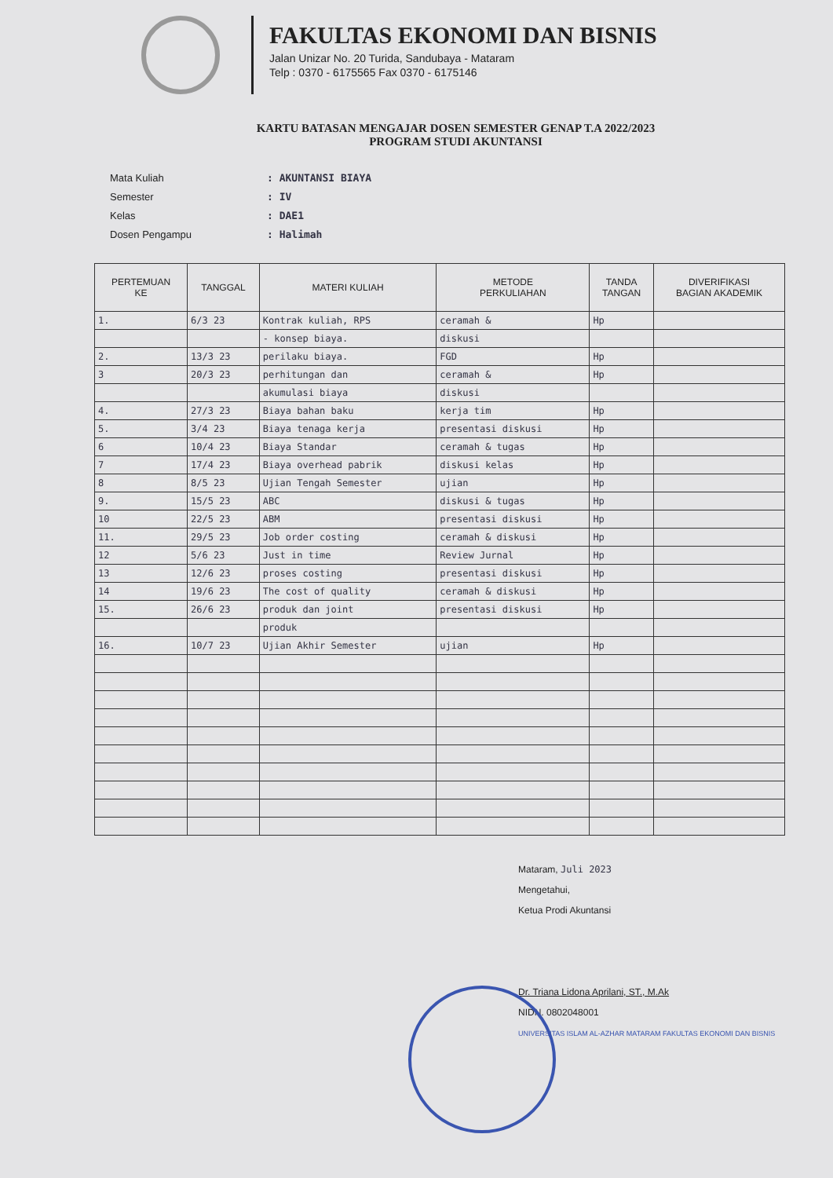FAKULTAS EKONOMI DAN BISNIS
Jalan Unizar No. 20 Turida, Sandubaya - Mataram
Telp : 0370 - 6175565 Fax 0370 - 6175146
KARTU BATASAN MENGAJAR DOSEN SEMESTER GENAP T.A 2022/2023
PROGRAM STUDI AKUNTANSI
Mata Kuliah: AKUNTANSI BIAYA
Semester: IV
Kelas: DAE1
Dosen Pengampu: Halimah
| PERTEMUAN KE | TANGGAL | MATERI KULIAH | METODE PERKULIAHAN | TANDA TANGAN | DIVERIFIKASI BAGIAN AKADEMIK |
| --- | --- | --- | --- | --- | --- |
| 1. | 6/3 23 | Kontrak kuliah, RPS | ceramah & | Hp | |
| | | - konsep biaya. | diskusi | | |
| 2. | 13/3 23 | perilaku biaya. | FGD | Hp | |
| 3 | 20/3 23 | perhitungan dan | ceramah & | Hp | |
| | | akumulasi biaya | diskusi | | |
| 4. | 27/3 23 | Biaya bahan baku | kerja tim | Hp | |
| 5. | 3/4 23 | Biaya tenaga kerja | presentasi diskusi | Hp | |
| 6 | 10/4 23 | Biaya Standar | ceramah & tugas | Hp | |
| 7 | 17/4 23 | Biaya overhead pabrik | diskusi kelas | Hp | |
| 8 | 8/5 23 | Ujian Tengah Semester | ujian | Hp | |
| 9. | 15/5 23 | ABC | diskusi & tugas | Hp | |
| 10 | 22/5 23 | ABM | presentasi diskusi | Hp | |
| 11. | 29/5 23 | Job order costing | ceramah & diskusi | Hp | |
| 12 | 5/6 23 | Just in time | Review Jurnal | Hp | |
| 13 | 12/6 23 | proses costing | presentasi diskusi | Hp | |
| 14 | 19/6 23 | The cost of quality | ceramah & diskusi | Hp | |
| 15. | 26/6 23 | produk dan joint | presentasi diskusi | Hp | |
| | | produk | | | |
| 16. | 10/7 23 | Ujian Akhir Semester | ujian | Hp | |
Mataram, Juli 2023
Mengetahui,
Ketua Prodi Akuntansi
Dr. Triana Lidona Aprilani, ST., M.Ak
NIDN. 0802048001
UNIVERSITAS ISLAM AL-AZHAR MATARAM FAKULTAS EKONOMI DAN BISNIS